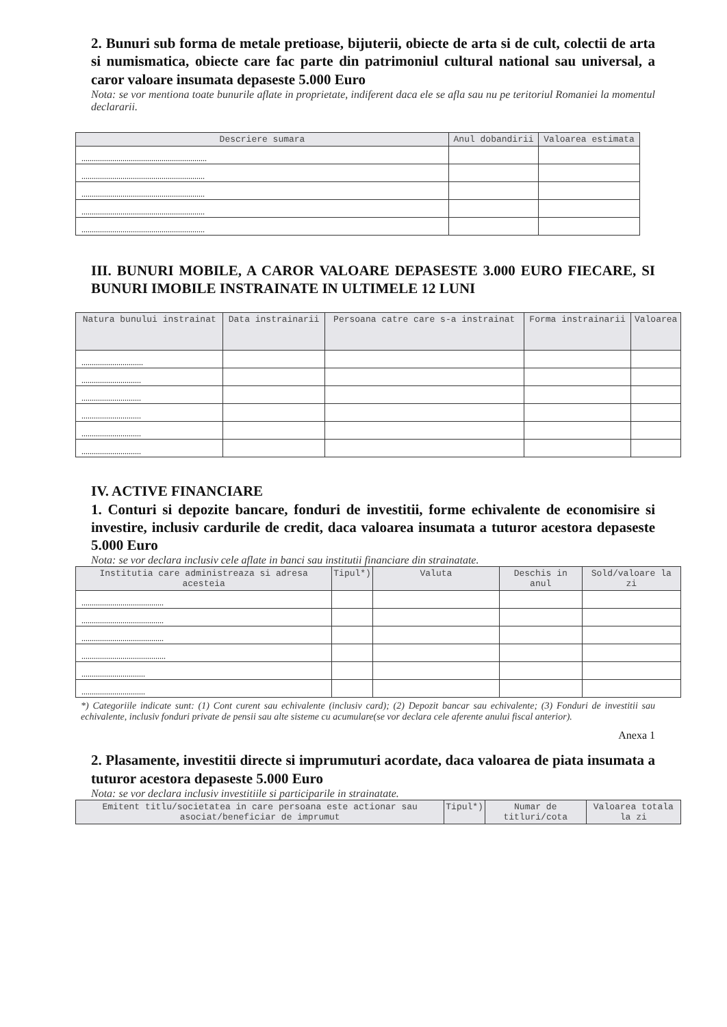2. Bunuri sub forma de metale pretioase, bijuterii, obiecte de arta si de cult, colectii de arta si numismatica, obiecte care fac parte din patrimoniul cultural national sau universal, a caror valoare insumata depaseste 5.000 Euro
Nota: se vor mentiona toate bunurile aflate in proprietate, indiferent daca ele se afla sau nu pe teritoriul Romaniei la momentul declararii.
| Descriere sumara | Anul dobandirii | Valoarea estimata |
| --- | --- | --- |
| ............................................................. | | |
| ............................................................ | | |
| ............................................................ | | |
| ............................................................ | | |
| ............................................................ | | |
III. BUNURI MOBILE, A CAROR VALOARE DEPASESTE 3.000 EURO FIECARE, SI BUNURI IMOBILE INSTRAINATE IN ULTIMELE 12 LUNI
| Natura bunului instrainat | Data instrainarii | Persoana catre care s-a instrainat | Forma instrainarii | Valoarea |
| --- | --- | --- | --- | --- |
| .............................. | | | | |
| ............................. | | | | |
| ............................. | | | | |
| ............................. | | | | |
| ............................. | | | | |
| ............................. | | | | |
IV. ACTIVE FINANCIARE
1. Conturi si depozite bancare, fonduri de investitii, forme echivalente de economisire si investire, inclusiv cardurile de credit, daca valoarea insumata a tuturor acestora depaseste 5.000 Euro
Nota: se vor declara inclusiv cele aflate in banci sau institutii financiare din strainatate.
| Institutia care administreaza si adresa acesteia | Tipul*) | Valuta | Deschis in anul | Sold/valoare la zi |
| --- | --- | --- | --- | --- |
| ........................................ | | | | |
| ........................................ | | | | |
| ........................................ | | | | |
| ......................................... | | | | |
| ............................... | | | | |
| ............................... | | | | |
*) Categoriile indicate sunt: (1) Cont curent sau echivalente (inclusiv card); (2) Depozit bancar sau echivalente; (3) Fonduri de investitii sau echivalente, inclusiv fonduri private de pensii sau alte sisteme cu acumulare(se vor declara cele aferente anului fiscal anterior).
Anexa 1
2. Plasamente, investitii directe si imprumuturi acordate, daca valoarea de piata insumata a tuturor acestora depaseste 5.000 Euro
Nota: se vor declara inclusiv investitiile si participarile in strainatate.
| Emitent titlu/societatea in care persoana este actionar sau asociat/beneficiar de imprumut | Tipul*) | Numar de titluri/cota | Valoarea totala la zi |
| --- | --- | --- | --- |